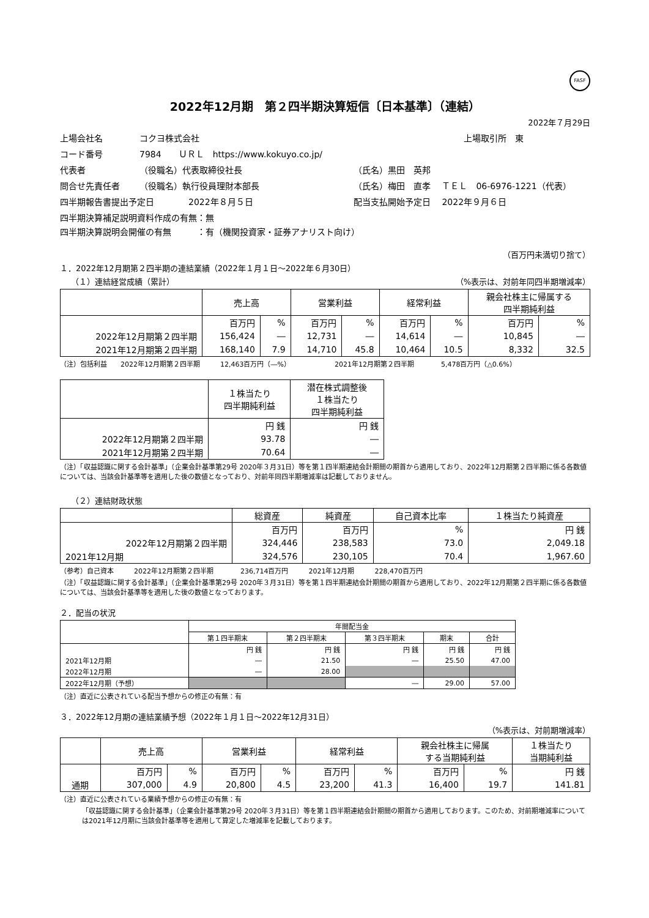FASF
2022年12月期　第２四半期決算短信〔日本基準〕（連結）
2022年７月29日
上場会社名
コクヨ株式会社
上場取引所　東
コード番号
7984　　ＵＲＬ　https://www.kokuyo.co.jp/
代表者
（役職名）代表取締役社長
（氏名）黒田　英邦
問合せ先責任者
（役職名）執行役員理財本部長
（氏名）梅田　直孝　 ＴＥＬ　06-6976-1221（代表）
四半期報告書提出予定日
2022年８月５日
配当支払開始予定日　 2022年９月６日
四半期決算補足説明資料作成の有無：無
四半期決算説明会開催の有無　　　：有（機関投資家・証券アナリスト向け）
（百万円未満切り捨て）
１．2022年12月期第２四半期の連結業績（2022年１月１日～2022年６月30日）
（１）連結経営成績（累計） （%表示は、対前年同四半期増減率）
| | 売上高 | | 営業利益 | | 経常利益 | | 親会社株主に帰属する 四半期純利益 | |
| --- | --- | --- | --- | --- | --- | --- | --- | --- |
| | 百万円 | % | 百万円 | % | 百万円 | % | 百万円 | % |
| 2022年12月期第２四半期 | 156,424 | ― | 12,731 | ― | 14,614 | ― | 10,845 | ― |
| 2021年12月期第２四半期 | 168,140 | 7.9 | 14,710 | 45.8 | 10,464 | 10.5 | 8,332 | 32.5 |
（注）包括利益　　2022年12月期第２四半期　　　12,463百万円（―%）　　　　　　　2021年12月期第２四半期　　　　5,478百万円（△0.6%）
| | １株当たり 四半期純利益 | 潜在株式調整後 １株当たり 四半期純利益 |
| --- | --- | --- |
| | 円 銭 | 円 銭 |
| 2022年12月期第２四半期 | 93.78 | ― |
| 2021年12月期第２四半期 | 70.64 | ― |
（注）「収益認識に関する会計基準」（企業会計基準第29号 2020年３月31日）等を第１四半期連結会計期間の期首から適用しており、2022年12月期第２四半期に係る各数値については、当該会計基準等を適用した後の数値となっており、対前年同四半期増減率は記載しておりません。
（２）連結財政状態
| | 総資産 | 純資産 | 自己資本比率 | １株当たり純資産 |
| --- | --- | --- | --- | --- |
| | 百万円 | 百万円 | % | 円 銭 |
| 2022年12月期第２四半期 | 324,446 | 238,583 | 73.0 | 2,049.18 |
| 2021年12月期 | 324,576 | 230,105 | 70.4 | 1,967.60 |
（参考）自己資本　　　2022年12月期第２四半期　　　　236,714百万円　　　2021年12月期　　　228,470百万円
（注）「収益認識に関する会計基準」（企業会計基準第29号 2020年３月31日）等を第１四半期連結会計期間の期首から適用しており、2022年12月期第２四半期に係る各数値については、当該会計基準等を適用した後の数値となっております。
２．配当の状況
| | 年間配当金 | | | | |
| --- | --- | --- | --- | --- | --- |
| | 第１四半期末 | 第２四半期末 | 第３四半期末 | 期末 | 合計 |
| | 円 銭 | 円 銭 | 円 銭 | 円 銭 | 円 銭 |
| 2021年12月期 | ― | 21.50 | ― | 25.50 | 47.00 |
| 2022年12月期 | ― | 28.00 | | | |
| 2022年12月期（予想） | | | ― | 29.00 | 57.00 |
（注）直近に公表されている配当予想からの修正の有無：有
３．2022年12月期の連結業績予想（2022年１月１日～2022年12月31日）
（%表示は、対前期増減率）
| | 売上高 | | 営業利益 | | 経常利益 | | 親会社株主に帰属 する当期純利益 | | １株当たり 当期純利益 |
| --- | --- | --- | --- | --- | --- | --- | --- | --- | --- |
| | 百万円 | % | 百万円 | % | 百万円 | % | 百万円 | % | 円 銭 |
| 通期 | 307,000 | 4.9 | 20,800 | 4.5 | 23,200 | 41.3 | 16,400 | 19.7 | 141.81 |
（注）直近に公表されている業績予想からの修正の有無：有
「収益認識に関する会計基準」（企業会計基準第29号 2020年３月31日）等を第１四半期連結会計期間の期首から適用しております。このため、対前期増減率については2021年12月期に当該会計基準等を適用して算定した増減率を記載しております。